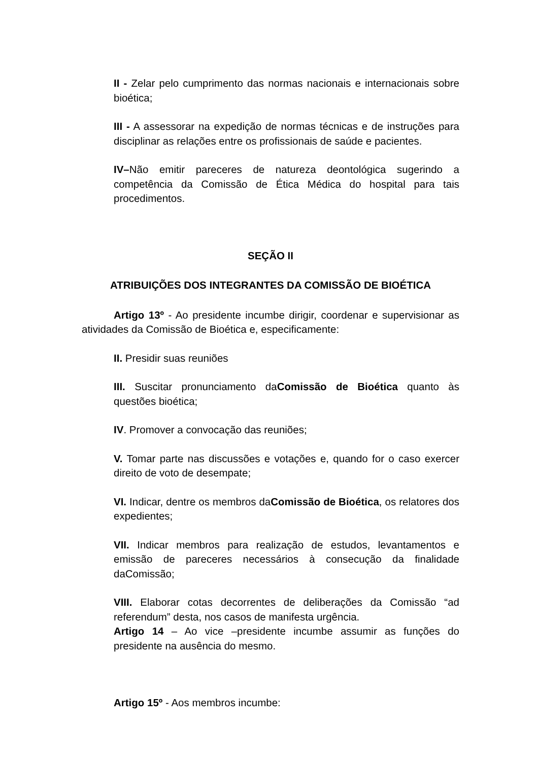II - Zelar pelo cumprimento das normas nacionais e internacionais sobre bioética;
III - A assessorar na expedição de normas técnicas e de instruções para disciplinar as relações entre os profissionais de saúde e pacientes.
IV–Não emitir pareceres de natureza deontológica sugerindo a competência da Comissão de Ética Médica do hospital para tais procedimentos.
SEÇÃO II
ATRIBUIÇÕES DOS INTEGRANTES DA COMISSÃO DE BIOÉTICA
Artigo 13º - Ao presidente incumbe dirigir, coordenar e supervisionar as atividades da Comissão de Bioética e, especificamente:
II. Presidir suas reuniões
III. Suscitar pronunciamento daComissão de Bioética quanto às questões bioética;
IV. Promover a convocação das reuniões;
V. Tomar parte nas discussões e votações e, quando for o caso exercer direito de voto de desempate;
VI. Indicar, dentre os membros daComissão de Bioética, os relatores dos expedientes;
VII. Indicar membros para realização de estudos, levantamentos e emissão de pareceres necessários à consecução da finalidade daComissão;
VIII. Elaborar cotas decorrentes de deliberações da Comissão “ad referendum” desta, nos casos de manifesta urgência.
Artigo 14 – Ao vice –presidente incumbe assumir as funções do presidente na ausência do mesmo.
Artigo 15º - Aos membros incumbe: